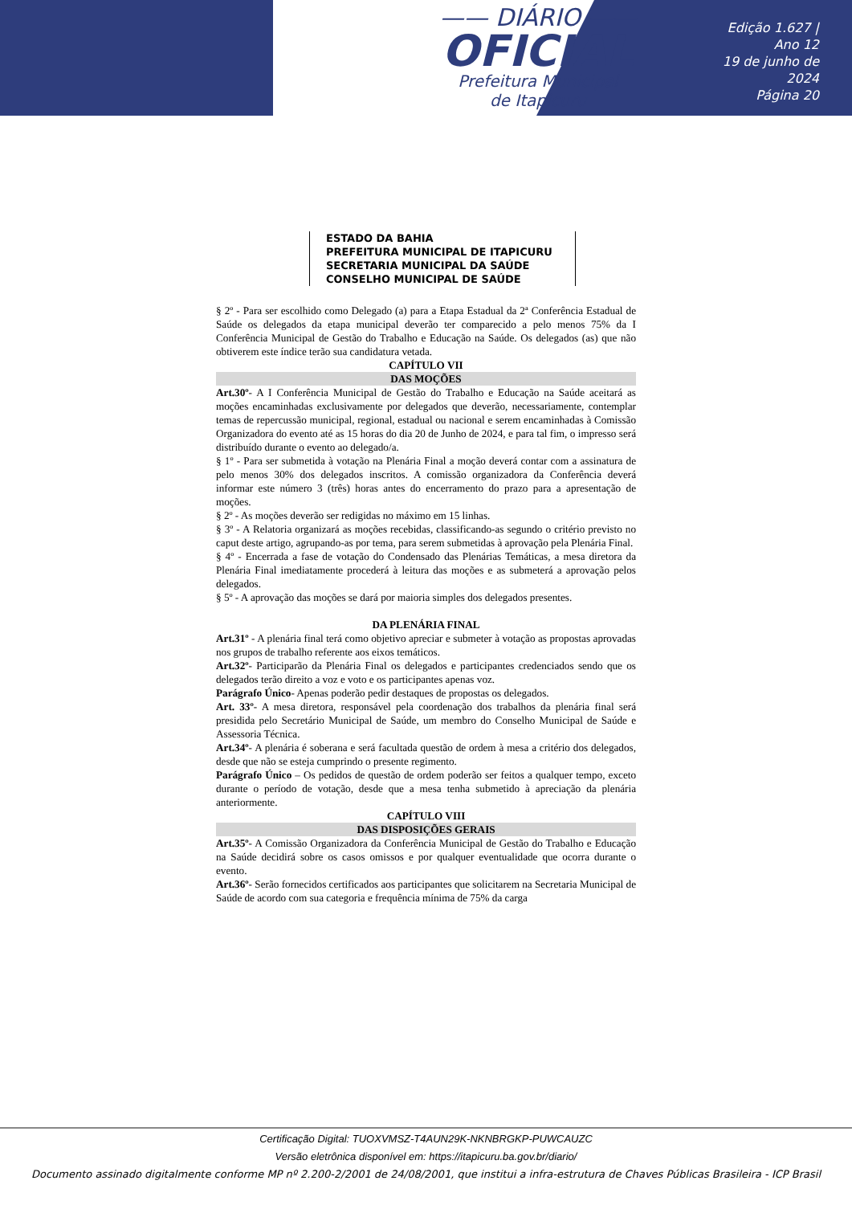—— DIÁRIO ——
OFICIAL
Prefeitura Municipal
de Itapicuru
Edição 1.627 | Ano 12
19 de junho de 2024
Página 20
ESTADO DA BAHIA
PREFEITURA MUNICIPAL DE ITAPICURU
SECRETARIA MUNICIPAL DA SAÚDE
CONSELHO MUNICIPAL DE SAÚDE
§ 2º - Para ser escolhido como Delegado (a) para a Etapa Estadual da 2ª Conferência Estadual de Saúde os delegados da etapa municipal deverão ter comparecido a pelo menos 75% da I Conferência Municipal de Gestão do Trabalho e Educação na Saúde. Os delegados (as) que não obtiverem este índice terão sua candidatura vetada.
CAPÍTULO VII
DAS MOÇÕES
Art.30º- A I Conferência Municipal de Gestão do Trabalho e Educação na Saúde aceitará as moções encaminhadas exclusivamente por delegados que deverão, necessariamente, contemplar temas de repercussão municipal, regional, estadual ou nacional e serem encaminhadas à Comissão Organizadora do evento até as 15 horas do dia 20 de Junho de 2024, e para tal fim, o impresso será distribuído durante o evento ao delegado/a.
§ 1º - Para ser submetida à votação na Plenária Final a moção deverá contar com a assinatura de pelo menos 30% dos delegados inscritos. A comissão organizadora da Conferência deverá informar este número 3 (três) horas antes do encerramento do prazo para a apresentação de moções.
§ 2º - As moções deverão ser redigidas no máximo em 15 linhas.
§ 3º - A Relatoria organizará as moções recebidas, classificando-as segundo o critério previsto no caput deste artigo, agrupando-as por tema, para serem submetidas à aprovação pela Plenária Final.
§ 4º - Encerrada a fase de votação do Condensado das Plenárias Temáticas, a mesa diretora da Plenária Final imediatamente procederá à leitura das moções e as submeterá a aprovação pelos delegados.
§ 5º - A aprovação das moções se dará por maioria simples dos delegados presentes.
DA PLENÁRIA FINAL
Art.31º - A plenária final terá como objetivo apreciar e submeter à votação as propostas aprovadas nos grupos de trabalho referente aos eixos temáticos.
Art.32º- Participarão da Plenária Final os delegados e participantes credenciados sendo que os delegados terão direito a voz e voto e os participantes apenas voz.
Parágrafo Único- Apenas poderão pedir destaques de propostas os delegados.
Art. 33º- A mesa diretora, responsável pela coordenação dos trabalhos da plenária final será presidida pelo Secretário Municipal de Saúde, um membro do Conselho Municipal de Saúde e Assessoria Técnica.
Art.34º- A plenária é soberana e será facultada questão de ordem à mesa a critério dos delegados, desde que não se esteja cumprindo o presente regimento.
Parágrafo Único – Os pedidos de questão de ordem poderão ser feitos a qualquer tempo, exceto durante o período de votação, desde que a mesa tenha submetido à apreciação da plenária anteriormente.
CAPÍTULO VIII
DAS DISPOSIÇÕES GERAIS
Art.35º- A Comissão Organizadora da Conferência Municipal de Gestão do Trabalho e Educação na Saúde decidirá sobre os casos omissos e por qualquer eventualidade que ocorra durante o evento.
Art.36º- Serão fornecidos certificados aos participantes que solicitarem na Secretaria Municipal de Saúde de acordo com sua categoria e frequência mínima de 75% da carga
Certificação Digital: TUOXVMSZ-T4AUN29K-NKNBRGKP-PUWCAUZC
Versão eletrônica disponível em: https://itapicuru.ba.gov.br/diario/
Documento assinado digitalmente conforme MP nº 2.200-2/2001 de 24/08/2001, que institui a infra-estrutura de Chaves Públicas Brasileira - ICP Brasil